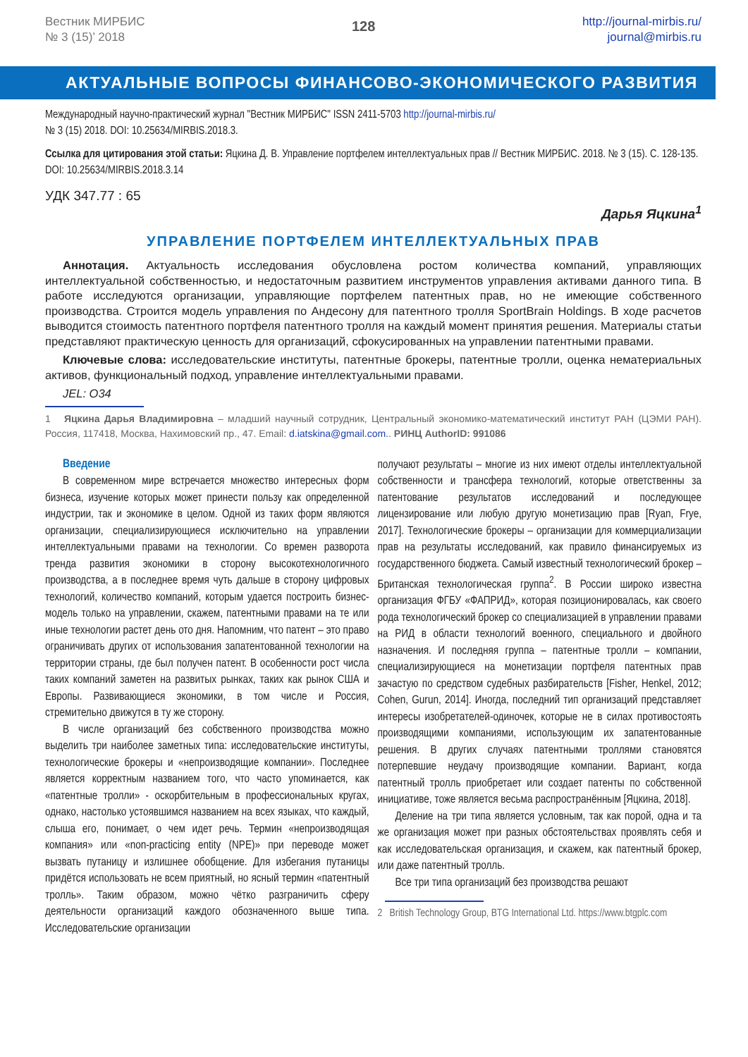Вестник МИРБИС
№ 3 (15)’ 2018
128
http://journal-mirbis.ru/
journal@mirbis.ru
АКТУАЛЬНЫЕ ВОПРОСЫ ФИНАНСОВО-ЭКОНОМИЧЕСКОГО РАЗВИТИЯ
Международный научно-практический журнал "Вестник МИРБИС" ISSN 2411-5703 http://journal-mirbis.ru/
№ 3 (15) 2018. DOI: 10.25634/MIRBIS.2018.3.
Ссылка для цитирования этой статьи: Яцкина Д. В. Управление портфелем интеллектуальных прав // Вестник МИРБИС. 2018. № 3 (15). С. 128-135. DOI: 10.25634/MIRBIS.2018.3.14
УДК 347.77 : 65
Дарья Яцкина<sup>1</sup>
УПРАВЛЕНИЕ ПОРТФЕЛЕМ ИНТЕЛЛЕКТУАЛЬНЫХ ПРАВ
Аннотация. Актуальность исследования обусловлена ростом количества компаний, управляющих интеллектуальной собственностью, и недостаточным развитием инструментов управления активами данного типа. В работе исследуются организации, управляющие портфелем патентных прав, но не имеющие собственного производства. Строится модель управления по Андесону для патентного тролля SportBrain Holdings. В ходе расчетов выводится стоимость патентного портфеля патентного тролля на каждый момент принятия решения. Материалы статьи представляют практическую ценность для организаций, сфокусированных на управлении патентными правами.
Ключевые слова: исследовательские институты, патентные брокеры, патентные тролли, оценка нематериальных активов, функциональный подход, управление интеллектуальными правами.
JEL: O34
1 Яцкина Дарья Владимировна – младший научный сотрудник, Центральный экономико-математический институт РАН (ЦЭМИ РАН). Россия, 117418, Москва, Нахимовский пр., 47. Email: d.iatskina@gmail.com.. РИНЦ AuthorID: 991086
Введение
В современном мире встречается множество интересных форм бизнеса, изучение которых может принести пользу как определенной индустрии, так и экономике в целом. Одной из таких форм являются организации, специализирующиеся исключительно на управлении интеллектуальными правами на технологии. Со времен разворота тренда развития экономики в сторону высокотехнологичного производства, а в последнее время чуть дальше в сторону цифровых технологий, количество компаний, которым удается построить бизнес-модель только на управлении, скажем, патентными правами на те или иные технологии растет день ото дня. Напомним, что патент – это право ограничивать других от использования запатентованной технологии на территории страны, где был получен патент. В особенности рост числа таких компаний заметен на развитых рынках, таких как рынок США и Европы. Развивающиеся экономики, в том числе и Россия, стремительно движутся в ту же сторону.
В числе организаций без собственного производства можно выделить три наиболее заметных типа: исследовательские институты, технологические брокеры и «непроизводящие компании». Последнее является корректным названием того, что часто упоминается, как «патентные тролли» - оскорбительным в профессиональных кругах, однако, настолько устоявшимся названием на всех языках, что каждый, слыша его, понимает, о чем идет речь. Термин «непроизводящая компания» или «non-practicing entity (NPE)» при переводе может вызвать путаницу и излишнее обобщение. Для избегания путаницы придётся использовать не всем приятный, но ясный термин «патентный тролль». Таким образом, можно чётко разграничить сферу деятельности организаций каждого обозначенного выше типа. Исследовательские организации
получают результаты – многие из них имеют отделы интеллектуальной собственности и трансфера технологий, которые ответственны за патентование результатов исследований и последующее лицензирование или любую другую монетизацию прав [Ryan, Frye, 2017]. Технологические брокеры – организации для коммерциализации прав на результаты исследований, как правило финансируемых из государственного бюджета. Самый известный технологический брокер – Британская технологическая группа<sup>2</sup>. В России широко известна организация ФГБУ «ФАПРИД», которая позиционировалась, как своего рода технологический брокер со специализацией в управлении правами на РИД в области технологий военного, специального и двойного назначения. И последняя группа – патентные тролли – компании, специализирующиеся на монетизации портфеля патентных прав зачастую по средством судебных разбирательств [Fisher, Henkel, 2012; Cohen, Gurun, 2014]. Иногда, последний тип организаций представляет интересы изобретателей-одиночек, которые не в силах противостоять производящими компаниями, использующим их запатентованные решения. В других случаях патентными троллями становятся потерпевшие неудачу производящие компании. Вариант, когда патентный тролль приобретает или создает патенты по собственной инициативе, тоже является весьма распространённым [Яцкина, 2018].
Деление на три типа является условным, так как порой, одна и та же организация может при разных обстоятельствах проявлять себя и как исследовательская организация, и скажем, как патентный брокер, или даже патентный тролль.
Все три типа организаций без производства решают
2 British Technology Group, BTG International Ltd. https://www.btgplc.com